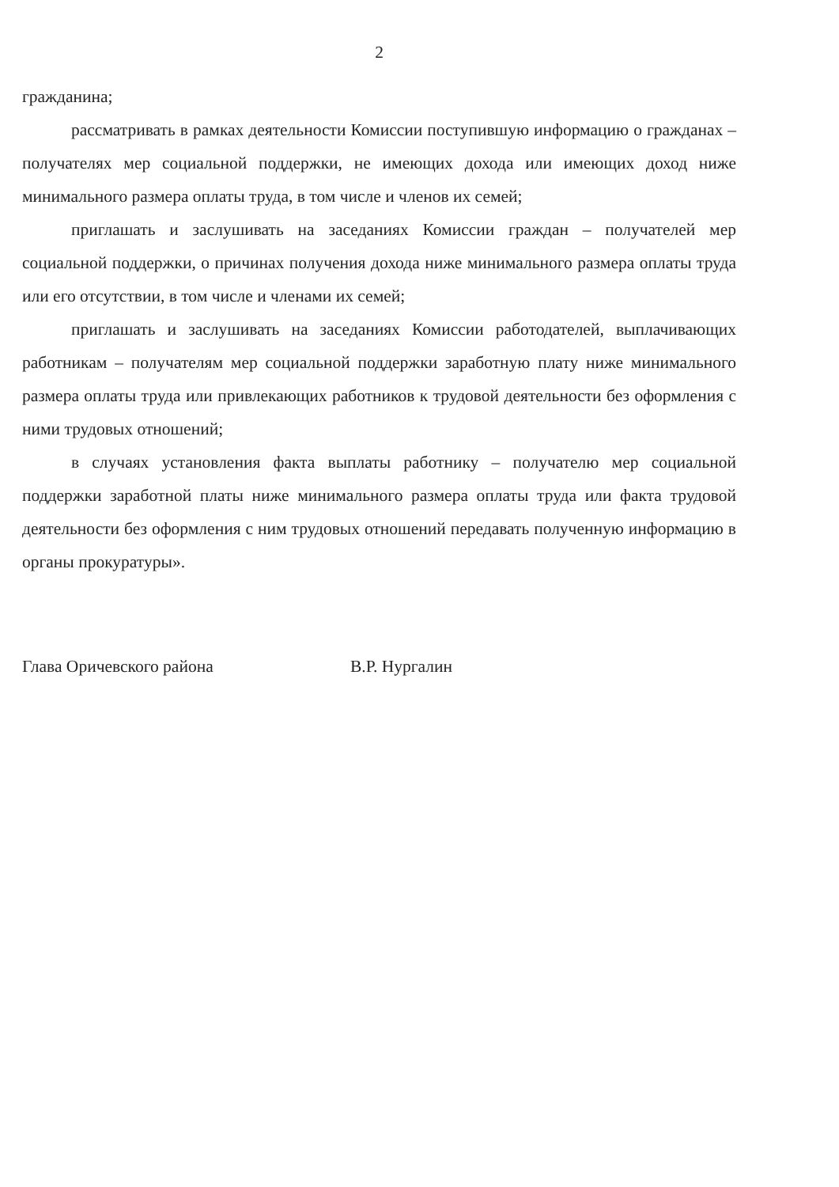2
гражданина;
рассматривать в рамках деятельности Комиссии поступившую информацию о гражданах – получателях мер социальной поддержки, не имеющих дохода или имеющих доход ниже минимального размера оплаты труда, в том числе и членов их семей;
приглашать и заслушивать на заседаниях Комиссии граждан – получателей мер социальной поддержки, о причинах получения дохода ниже минимального размера оплаты труда или его отсутствии, в том числе и членами их семей;
приглашать и заслушивать на заседаниях Комиссии работодателей, выплачивающих работникам – получателям мер социальной поддержки заработную плату ниже минимального размера оплаты труда или привлекающих работников к трудовой деятельности без оформления с ними трудовых отношений;
в случаях установления факта выплаты работнику – получателю мер социальной поддержки заработной платы ниже минимального размера оплаты труда или факта трудовой деятельности без оформления с ним трудовых отношений передавать полученную информацию в органы прокуратуры».
Глава Оричевского района В.Р. Нургалин